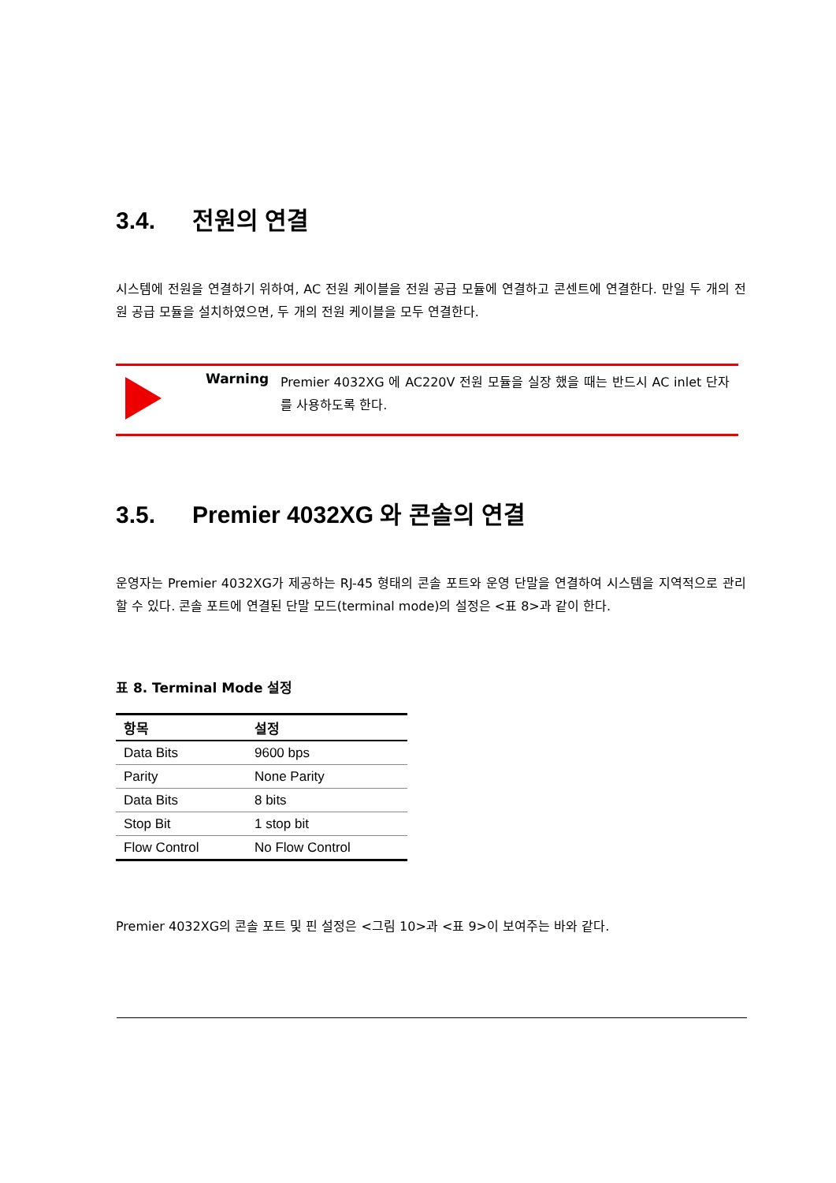3.4. 전원의 연결
시스템에 전원을 연결하기 위하여, AC 전원 케이블을 전원 공급 모듈에 연결하고 콘센트에 연결한다. 만일 두 개의 전원 공급 모듈을 설치하였으면, 두 개의 전원 케이블을 모두 연결한다.
Warning
Premier 4032XG 에 AC220V 전원 모듈을 실장 했을 때는 반드시 AC inlet 단자를 사용하도록 한다.
3.5. Premier 4032XG 와 콘솔의 연결
운영자는 Premier 4032XG가 제공하는 RJ-45 형태의 콘솔 포트와 운영 단말을 연결하여 시스템을 지역적으로 관리할 수 있다. 콘솔 포트에 연결된 단말 모드(terminal mode)의 설정은 <표 8>과 같이 한다.
표 8. Terminal Mode 설정
| 항목 | 설정 |
| --- | --- |
| Data Bits | 9600 bps |
| Parity | None Parity |
| Data Bits | 8 bits |
| Stop Bit | 1 stop bit |
| Flow Control | No Flow Control |
Premier 4032XG의 콘솔 포트 및 핀 설정은 <그림 10>과 <표 9>이 보여주는 바와 같다.